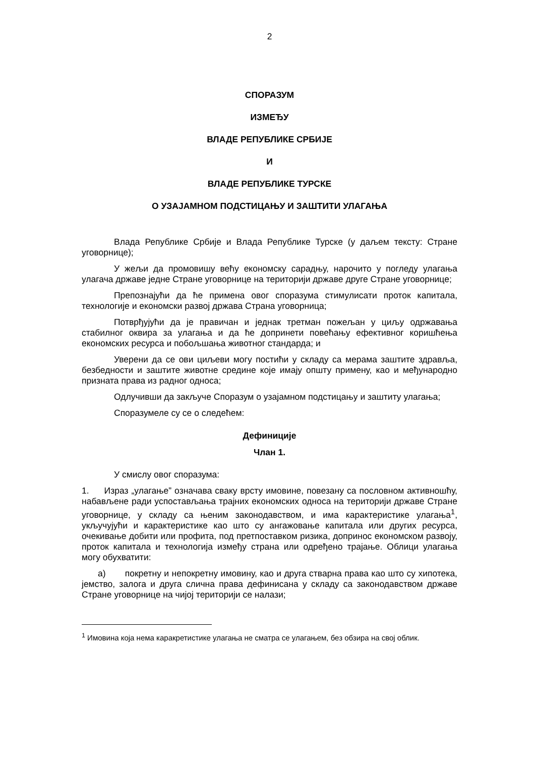2
СПОРАЗУМ
ИЗМЕЂУ
ВЛАДЕ РЕПУБЛИКЕ СРБИЈЕ
И
ВЛАДЕ РЕПУБЛИКЕ ТУРСКЕ
О УЗАЈАМНОМ ПОДСТИЦАЊУ И ЗАШТИТИ УЛАГАЊА
Влада Републике Србије и Влада Републике Турске (у даљем тексту: Стране уговорнице);
У жељи да промовишу већу економску сарадњу, нарочито у погледу улагања улагача државе једне Стране уговорнице на територији државе друге Стране уговорнице;
Препознајући да ће примена овог споразума стимулисати проток капитала, технологије и економски развој држава Страна уговорница;
Потврђујући да је правичан и једнак третман пожељан у циљу одржавања стабилног оквира за улагања и да ће допринети повећању ефективног коришћења економских ресурса и побољшања животног стандарда; и
Уверени да се ови циљеви могу постићи у складу са мерама заштите здравља, безбедности и заштите животне средине које имају општу примену, као и међународно призната права из радног односа;
Одлучивши да закључе Споразум о узајамном подстицању и заштиту улагања;
Споразумеле су се о следећем:
Дефиниције
Члан 1.
У смислу овог споразума:
1. Израз „улагање” означава сваку врсту имовине, повезану са пословном активношћу, набављене ради успостављања трајних економских односа на територији државе Стране уговорнице, у складу са њеним законодавством, и има карактеристике улагања<sup>1</sup>, укључујући и карактеристике као што су ангажовање капитала или других ресурса, очекивање добити или профита, под претпоставком ризика, допринос економском развоју, проток капитала и технологија између страна или одређено трајање. Облици улагања могу обухватити:
a) покретну и непокретну имовину, као и друга стварна права као што су хипотека, јемство, залога и друга слична права дефинисана у складу са законодавством државе Стране уговорнице на чијој територији се налази;
<sup>1</sup> Имовина која нема каракретистике улагања не сматра се улагањем, без обзира на свој облик.